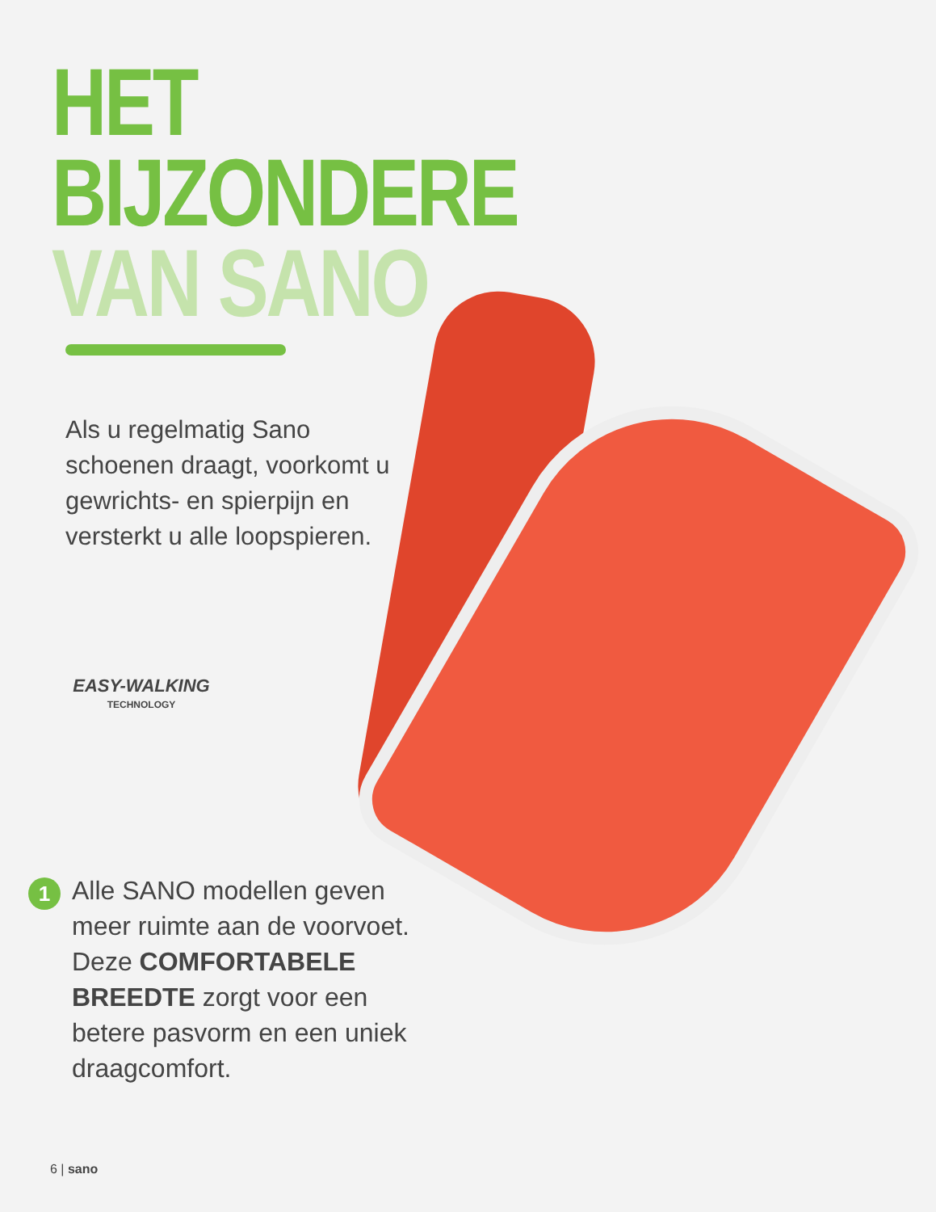HET BIJZONDERE
VAN SANO
Als u regelmatig Sano schoenen draagt, voorkomt u gewrichts- en spierpijn en versterkt u alle loopspieren.
EASY-WALKING
TECHNOLOGY
1
Alle SANO modellen geven meer ruimte aan de voorvoet. Deze COMFORTABELE BREEDTE zorgt voor een betere pasvorm en een uniek draagcomfort.
6 | sano